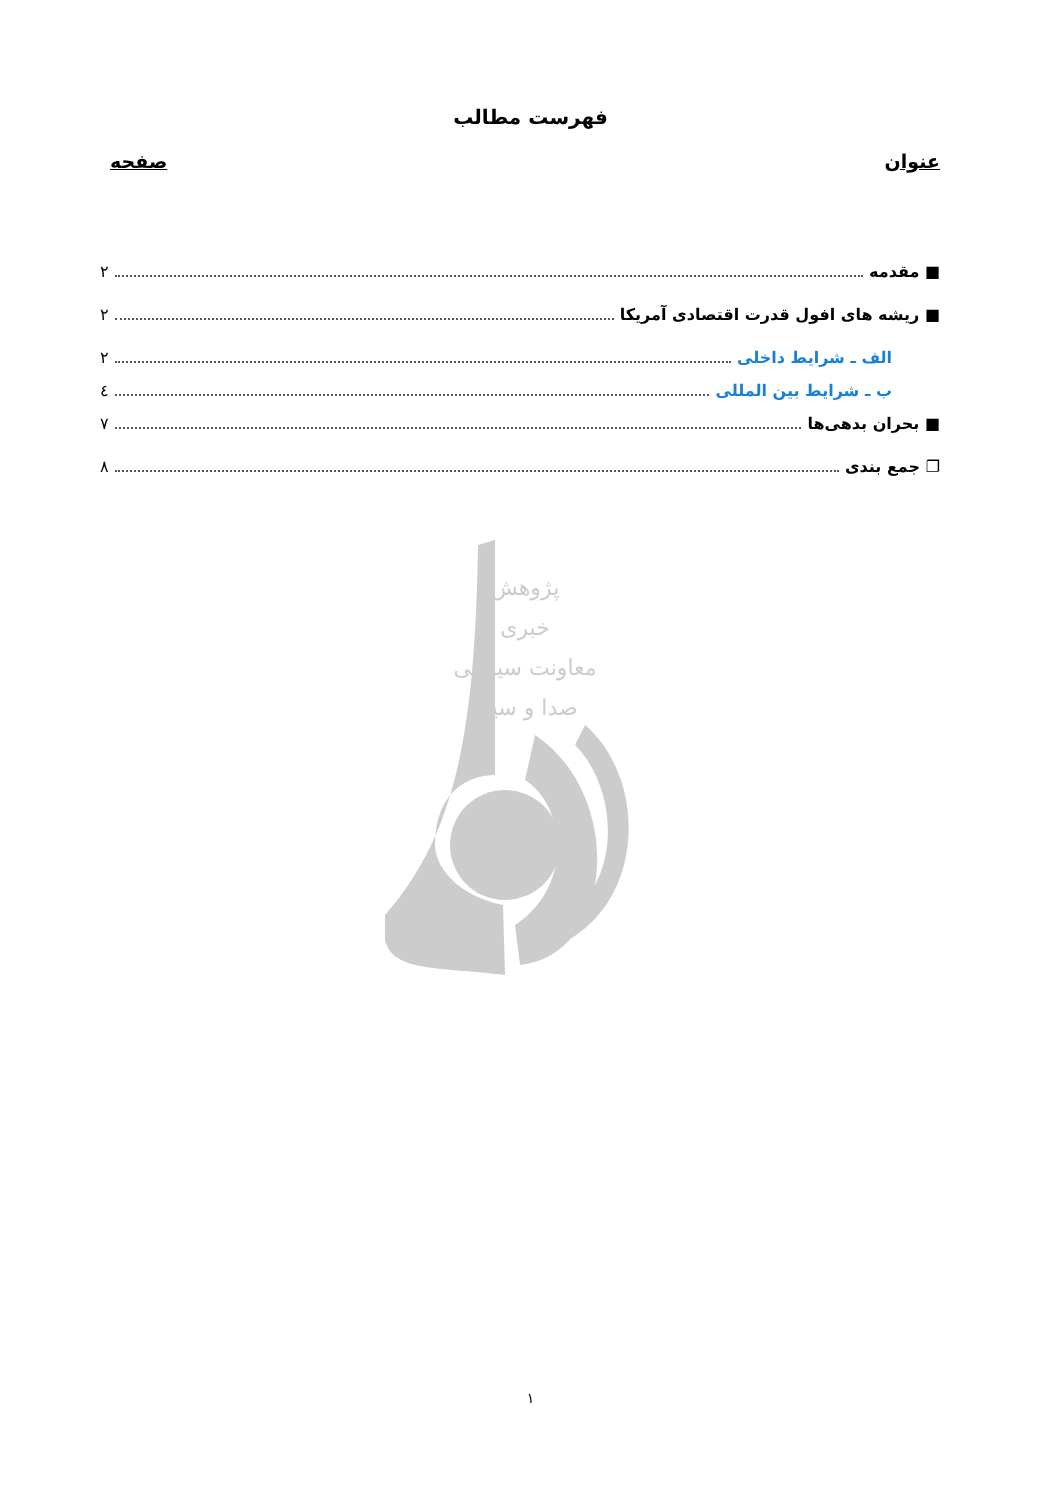فهرست مطالب
عنوان صفحه
■ مقدمه ۲
■ ریشه های افول قدرت اقتصادی آمریکا ۲
الف ـ شرایط داخلی ۲
ب ـ شرایط بین المللی ٤
■ بحران بدهی‌ها ۷
❐ جمع بندی ۸
پژوهش
خبری
معاونت سیاسی
صدا و سیما
۱